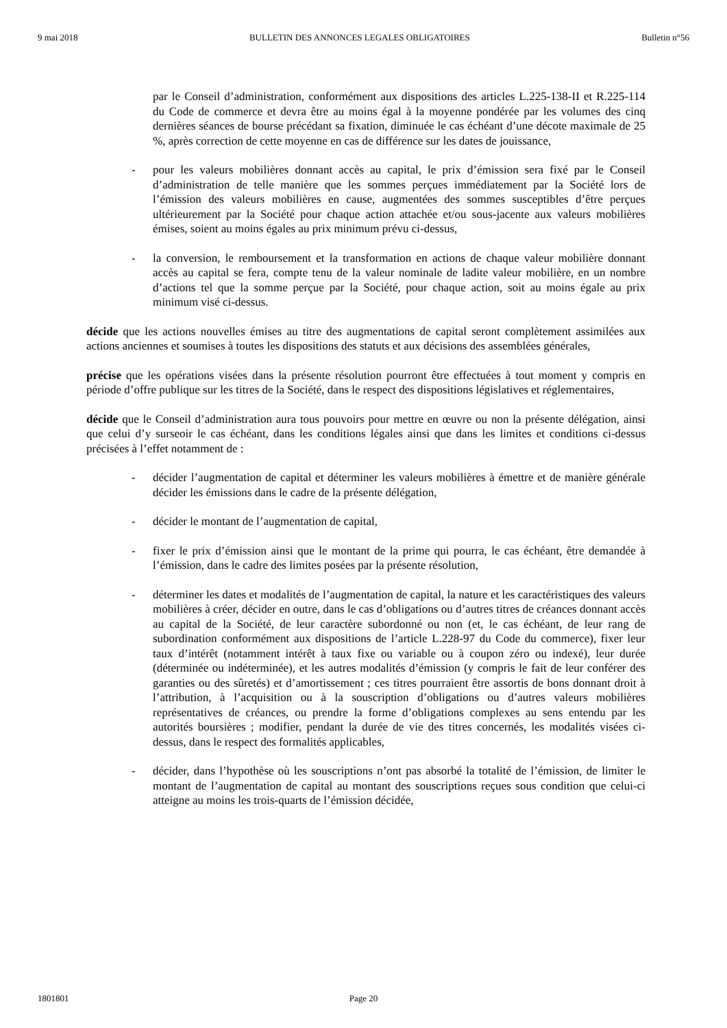9 mai 2018 BULLETIN DES ANNONCES LEGALES OBLIGATOIRES Bulletin n°56
par le Conseil d’administration, conformément aux dispositions des articles L.225-138-II et R.225-114 du Code de commerce et devra être au moins égal à la moyenne pondérée par les volumes des cinq dernières séances de bourse précédant sa fixation, diminuée le cas échéant d’une décote maximale de 25 %, après correction de cette moyenne en cas de différence sur les dates de jouissance,
- pour les valeurs mobilières donnant accès au capital, le prix d’émission sera fixé par le Conseil d’administration de telle manière que les sommes perçues immédiatement par la Société lors de l’émission des valeurs mobilières en cause, augmentées des sommes susceptibles d’être perçues ultérieurement par la Société pour chaque action attachée et/ou sous-jacente aux valeurs mobilières émises, soient au moins égales au prix minimum prévu ci-dessus,
- la conversion, le remboursement et la transformation en actions de chaque valeur mobilière donnant accès au capital se fera, compte tenu de la valeur nominale de ladite valeur mobilière, en un nombre d’actions tel que la somme perçue par la Société, pour chaque action, soit au moins égale au prix minimum visé ci-dessus.
décide que les actions nouvelles émises au titre des augmentations de capital seront complètement assimilées aux actions anciennes et soumises à toutes les dispositions des statuts et aux décisions des assemblées générales,
précise que les opérations visées dans la présente résolution pourront être effectuées à tout moment y compris en période d’offre publique sur les titres de la Société, dans le respect des dispositions législatives et réglementaires,
décide que le Conseil d’administration aura tous pouvoirs pour mettre en œuvre ou non la présente délégation, ainsi que celui d’y surseoir le cas échéant, dans les conditions légales ainsi que dans les limites et conditions ci-dessus précisées à l’effet notamment de :
- décider l’augmentation de capital et déterminer les valeurs mobilières à émettre et de manière générale décider les émissions dans le cadre de la présente délégation,
- décider le montant de l’augmentation de capital,
- fixer le prix d’émission ainsi que le montant de la prime qui pourra, le cas échéant, être demandée à l’émission, dans le cadre des limites posées par la présente résolution,
- déterminer les dates et modalités de l’augmentation de capital, la nature et les caractéristiques des valeurs mobilières à créer, décider en outre, dans le cas d’obligations ou d’autres titres de créances donnant accès au capital de la Société, de leur caractère subordonné ou non (et, le cas échéant, de leur rang de subordination conformément aux dispositions de l’article L.228-97 du Code du commerce), fixer leur taux d’intérêt (notamment intérêt à taux fixe ou variable ou à coupon zéro ou indexé), leur durée (déterminée ou indéterminée), et les autres modalités d’émission (y compris le fait de leur conférer des garanties ou des sûretés) et d’amortissement ; ces titres pourraient être assortis de bons donnant droit à l’attribution, à l’acquisition ou à la souscription d’obligations ou d’autres valeurs mobilières représentatives de créances, ou prendre la forme d’obligations complexes au sens entendu par les autorités boursières ; modifier, pendant la durée de vie des titres concernés, les modalités visées ci-dessus, dans le respect des formalités applicables,
- décider, dans l’hypothèse où les souscriptions n’ont pas absorbé la totalité de l’émission, de limiter le montant de l’augmentation de capital au montant des souscriptions reçues sous condition que celui-ci atteigne au moins les trois-quarts de l’émission décidée,
1801801 Page 20